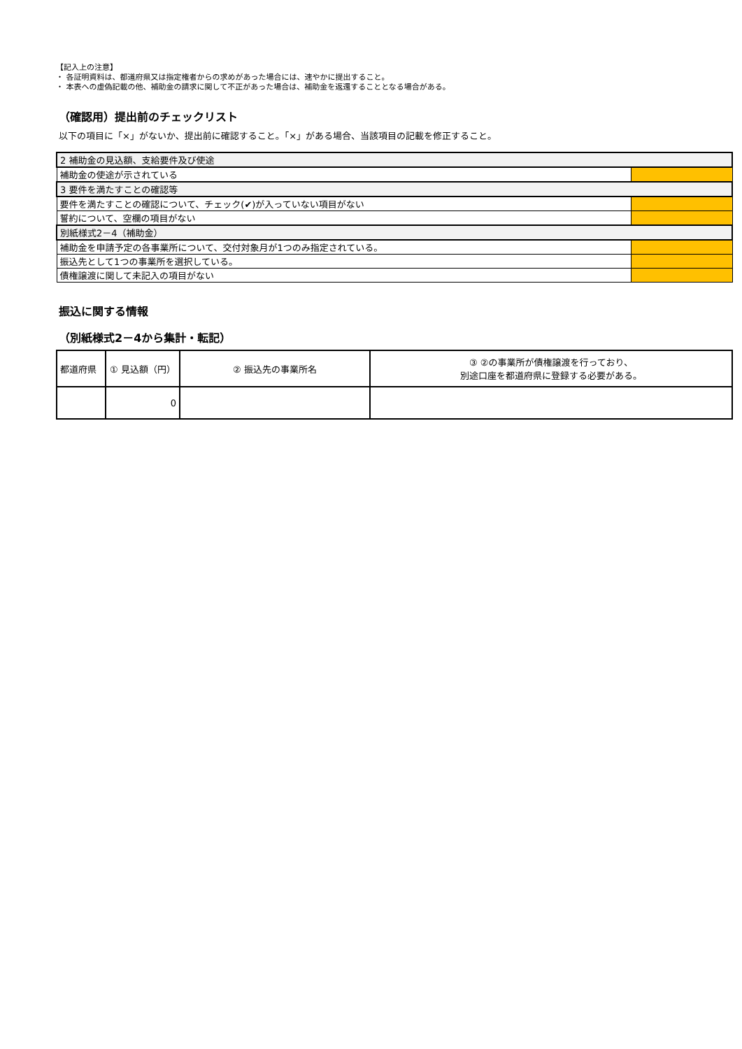【記入上の注意】
・ 各証明資料は、都道府県又は指定権者からの求めがあった場合には、速やかに提出すること。
・ 本表への虚偽記載の他、補助金の請求に関して不正があった場合は、補助金を返還することとなる場合がある。
（確認用）提出前のチェックリスト
以下の項目に「×」がないか、提出前に確認すること。「×」がある場合、当該項目の記載を修正すること。
| 2 補助金の見込額、支給要件及び使途 | |
| 補助金の使途が示されている | |
| 3 要件を満たすことの確認等 | |
| 要件を満たすことの確認について、チェック(✔)が入っていない項目がない | |
| 誓約について、空欄の項目がない | |
| 別紙様式2－4（補助金） | |
| 補助金を申請予定の各事業所について、交付対象月が1つのみ指定されている。 | |
| 振込先として1つの事業所を選択している。 | |
| 債権譲渡に関して未記入の項目がない | |
振込に関する情報
（別紙様式2－4から集計・転記）
| 都道府県 | ① 見込額（円） | ② 振込先の事業所名 | ③ ②の事業所が債権譲渡を行っており、 別途口座を都道府県に登録する必要がある。 |
| --- | --- | --- | --- |
| | 0 | | |